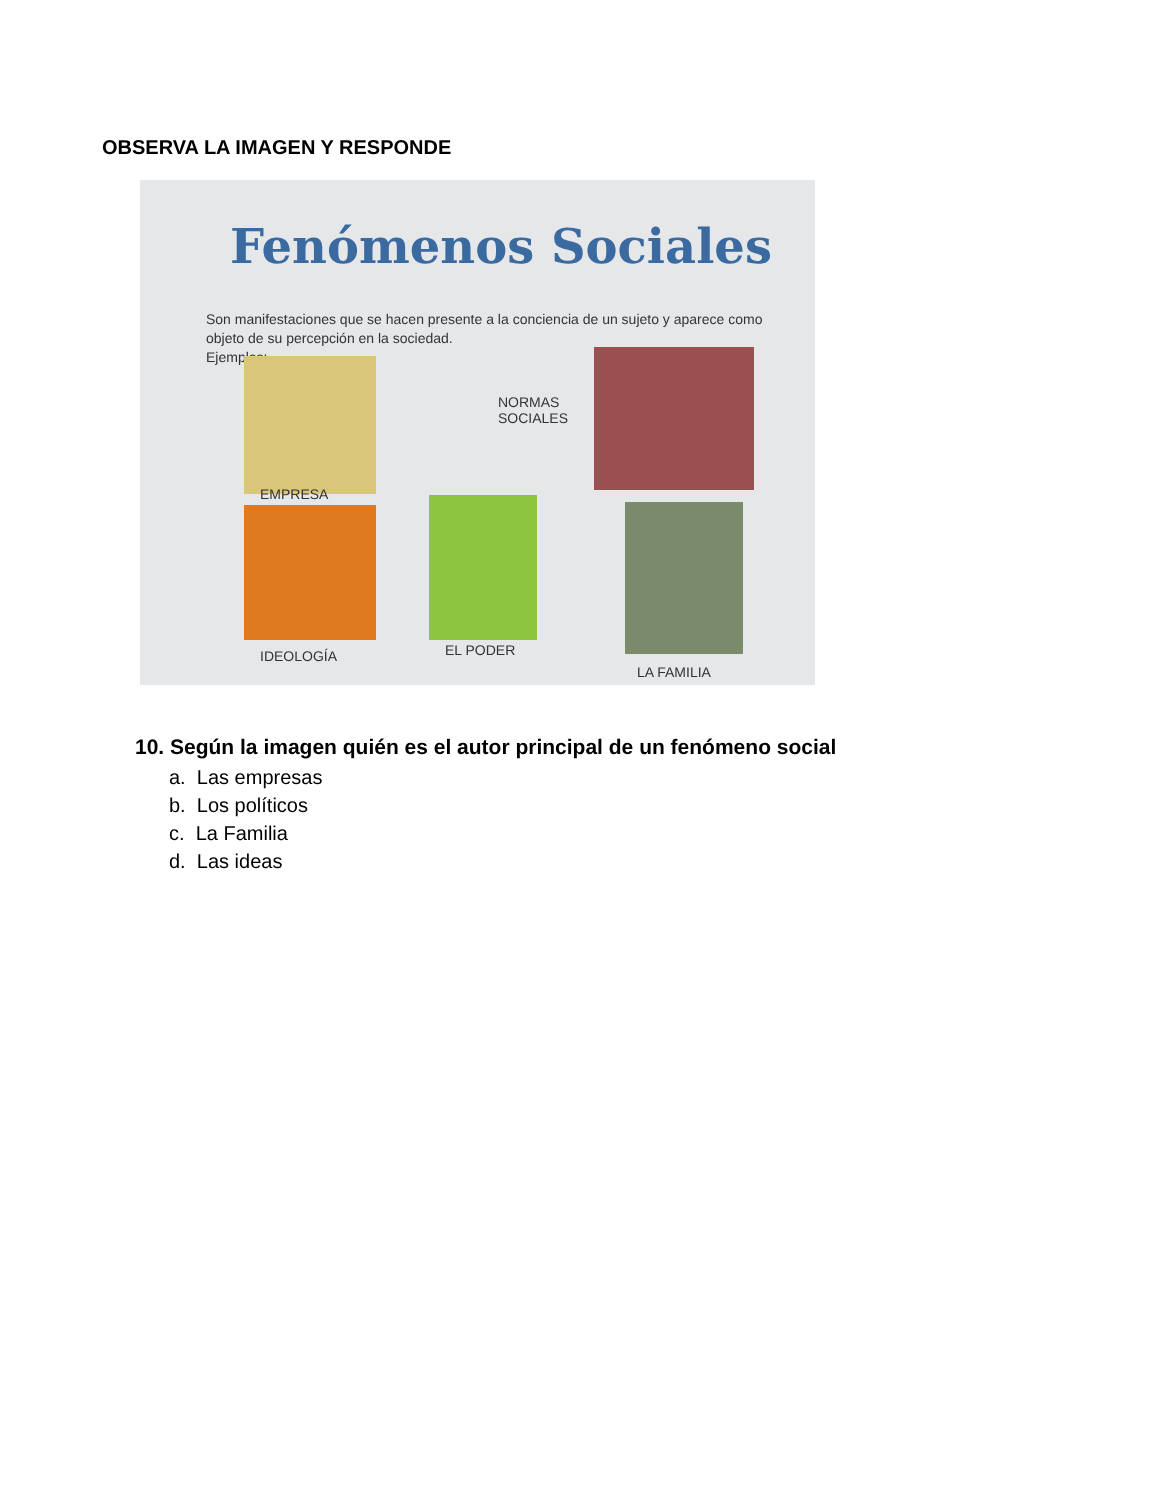OBSERVA LA IMAGEN Y RESPONDE
Fenómenos Sociales
Son manifestaciones que se hacen presente a la conciencia de un sujeto y aparece como objeto de su percepción en la sociedad.
Ejemplos:
EMPRESA
NORMAS
SOCIALES
IDEOLOGÍA EL PODER
LA FAMILIA
10. Según la imagen quién es el autor principal de un fenómeno social
a. Las empresas
b. Los políticos
c. La Familia
d. Las ideas